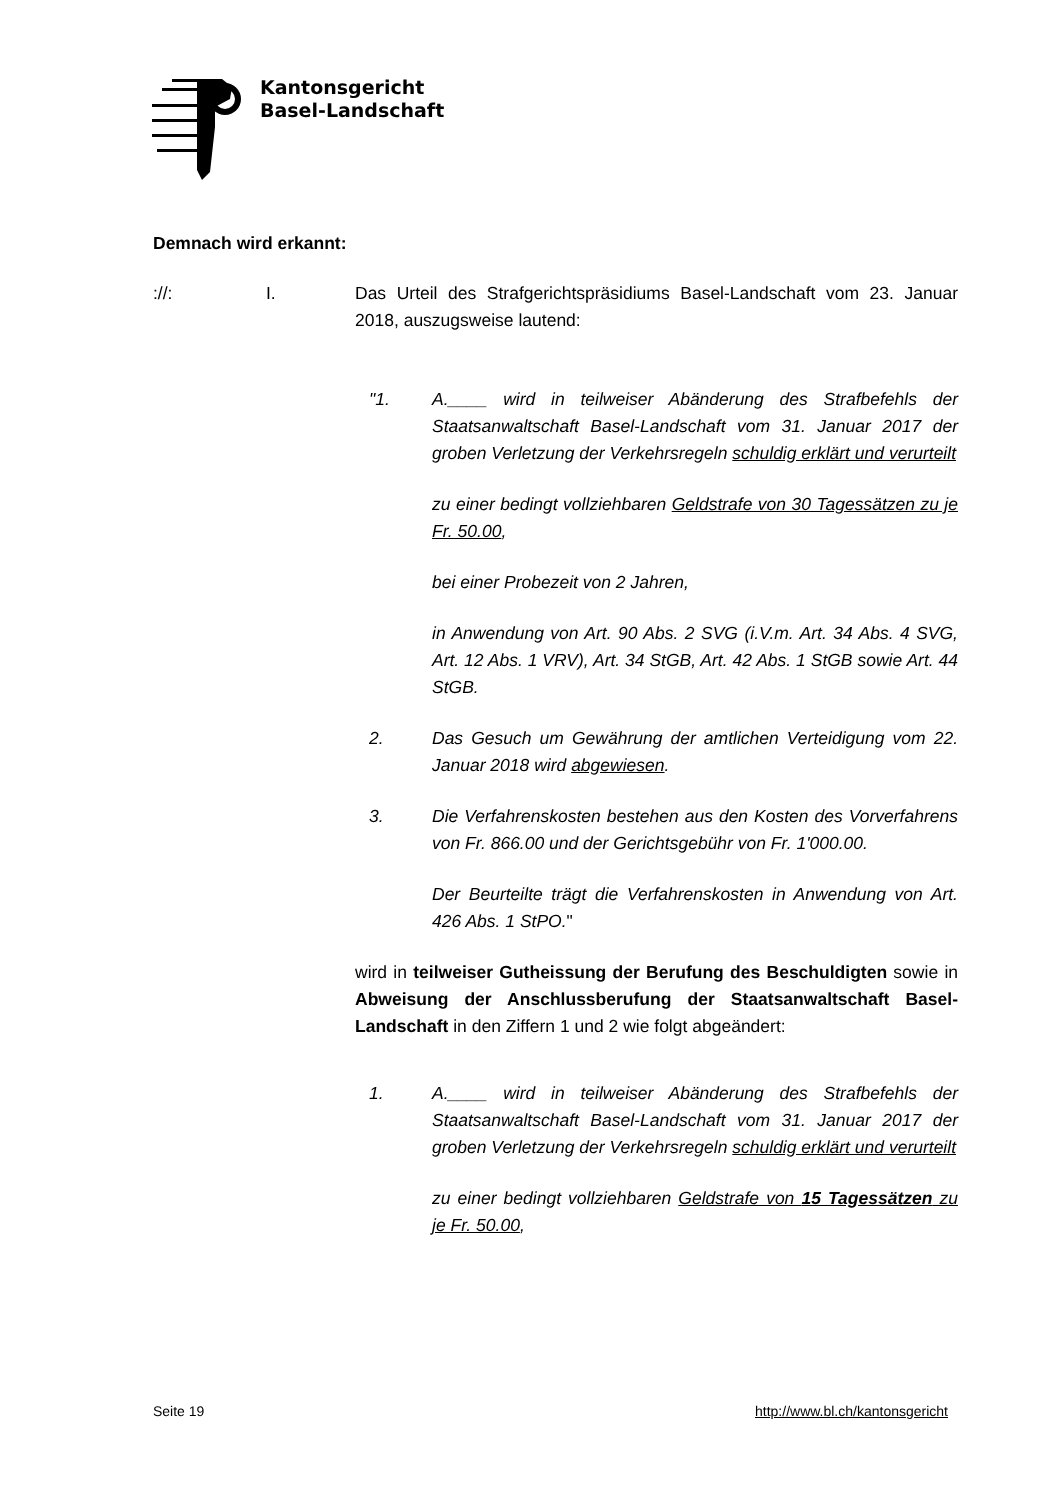Kantonsgericht
Basel-Landschaft
Demnach wird erkannt:
://: I. Das Urteil des Strafgerichtspräsidiums Basel-Landschaft vom 23. Januar 2018, auszugsweise lautend:
"1. A.____ wird in teilweiser Abänderung des Strafbefehls der Staatsanwaltschaft Basel-Landschaft vom 31. Januar 2017 der groben Verletzung der Verkehrsregeln schuldig erklärt und verurteilt
zu einer bedingt vollziehbaren Geldstrafe von 30 Tagessätzen zu je Fr. 50.00,
bei einer Probezeit von 2 Jahren,
in Anwendung von Art. 90 Abs. 2 SVG (i.V.m. Art. 34 Abs. 4 SVG, Art. 12 Abs. 1 VRV), Art. 34 StGB, Art. 42 Abs. 1 StGB sowie Art. 44 StGB.
2. Das Gesuch um Gewährung der amtlichen Verteidigung vom 22. Januar 2018 wird abgewiesen.
3. Die Verfahrenskosten bestehen aus den Kosten des Vorverfahrens von Fr. 866.00 und der Gerichtsgebühr von Fr. 1'000.00.
Der Beurteilte trägt die Verfahrenskosten in Anwendung von Art. 426 Abs. 1 StPO."
wird in teilweiser Gutheissung der Berufung des Beschuldigten sowie in Abweisung der Anschlussberufung der Staatsanwaltschaft Basel-Landschaft in den Ziffern 1 und 2 wie folgt abgeändert:
1. A.____ wird in teilweiser Abänderung des Strafbefehls der Staatsanwaltschaft Basel-Landschaft vom 31. Januar 2017 der groben Verletzung der Verkehrsregeln schuldig erklärt und verurteilt
zu einer bedingt vollziehbaren Geldstrafe von 15 Tagessätzen zu je Fr. 50.00,
Seite 19 http://www.bl.ch/kantonsgericht